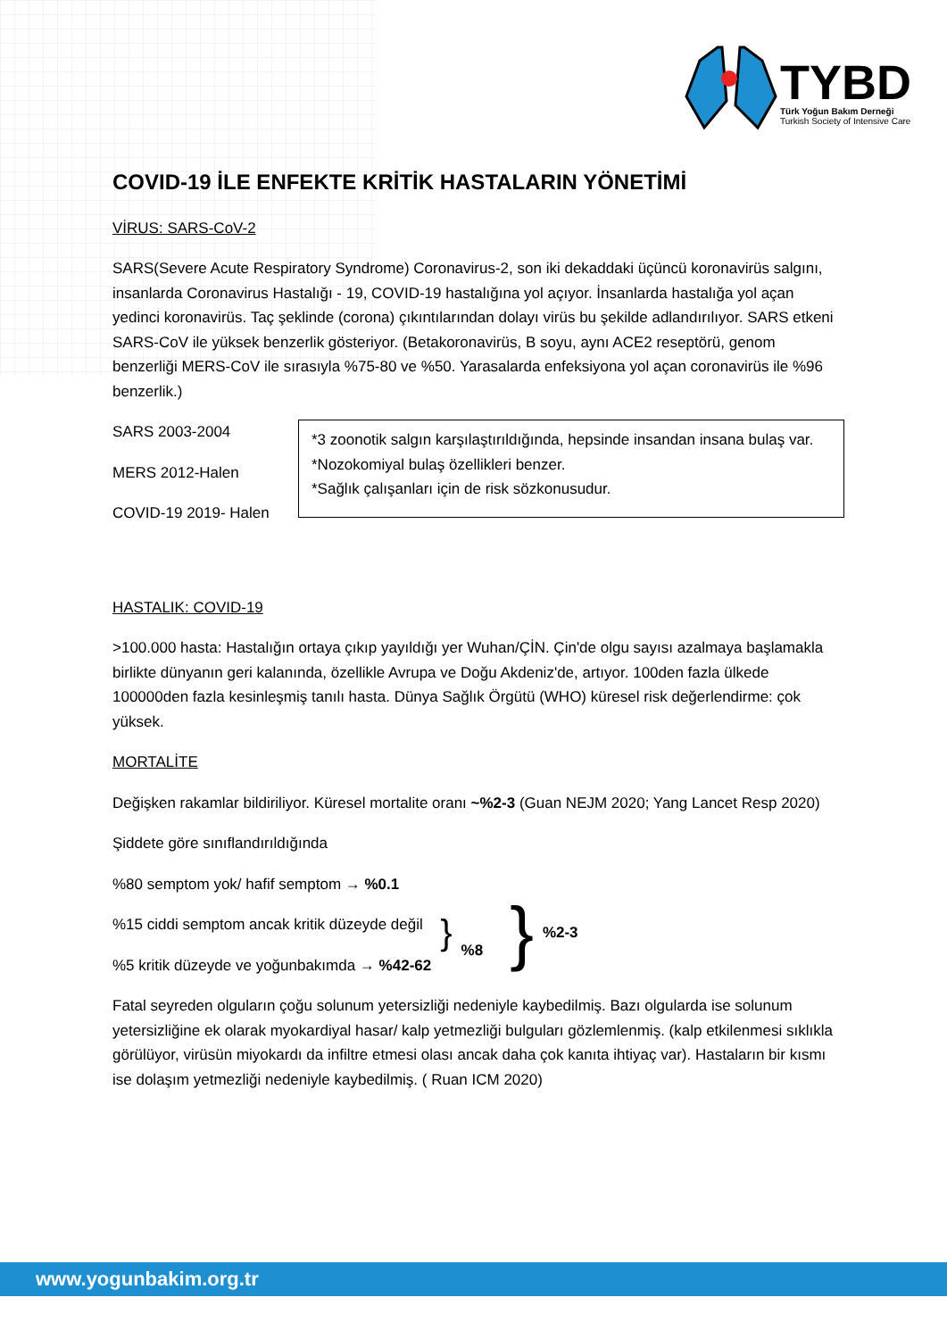TYBD
Türk Yoğun Bakım Derneği
Turkish Society of Intensive Care
COVID-19 İLE ENFEKTE KRİTİK HASTALARIN YÖNETİMİ
VİRUS: SARS-CoV-2
SARS(Severe Acute Respiratory Syndrome) Coronavirus-2, son iki dekaddaki üçüncü koronavirüs salgını, insanlarda Coronavirus Hastalığı - 19, COVID-19 hastalığına yol açıyor. İnsanlarda hastalığa yol açan yedinci koronavirüs. Taç şeklinde (corona) çıkıntılarından dolayı virüs bu şekilde adlandırılıyor. SARS etkeni SARS-CoV ile yüksek benzerlik gösteriyor. (Betakoronavirüs, B soyu, aynı ACE2 reseptörü, genom benzerliği MERS-CoV ile sırasıyla %75-80 ve %50. Yarasalarda enfeksiyona yol açan coronavirüs ile %96 benzerlik.)
SARS 2003-2004
MERS 2012-Halen
COVID-19 2019- Halen
*3 zoonotik salgın karşılaştırıldığında, hepsinde insandan insana bulaş var.
*Nozokomiyal bulaş özellikleri benzer.
*Sağlık çalışanları için de risk sözkonusudur.
HASTALIK: COVID-19
>100.000 hasta: Hastalığın ortaya çıkıp yayıldığı yer Wuhan/ÇİN. Çin'de olgu sayısı azalmaya başlamakla birlikte dünyanın geri kalanında, özellikle Avrupa ve Doğu Akdeniz'de, artıyor. 100den fazla ülkede 100000den fazla kesinleşmiş tanılı hasta. Dünya Sağlık Örgütü (WHO) küresel risk değerlendirme: çok yüksek.
MORTALİTE
Değişken rakamlar bildiriliyor. Küresel mortalite oranı ~%2-3 (Guan NEJM 2020; Yang Lancet Resp 2020)
Şiddete göre sınıflandırıldığında
%80 semptom yok/ hafif semptom → %0.1
%15 ciddi semptom ancak kritik düzeyde değil
%5 kritik düzeyde ve yoğunbakımda → %42-62
}
%8
}
%2-3
Fatal seyreden olguların çoğu solunum yetersizliği nedeniyle kaybedilmiş. Bazı olgularda ise solunum yetersizliğine ek olarak myokardiyal hasar/ kalp yetmezliği bulguları gözlemlenmiş. (kalp etkilenmesi sıklıkla görülüyor, virüsün miyokardı da infiltre etmesi olası ancak daha çok kanıta ihtiyaç var). Hastaların bir kısmı ise dolaşım yetmezliği nedeniyle kaybedilmiş. ( Ruan ICM 2020)
www.yogunbakim.org.tr